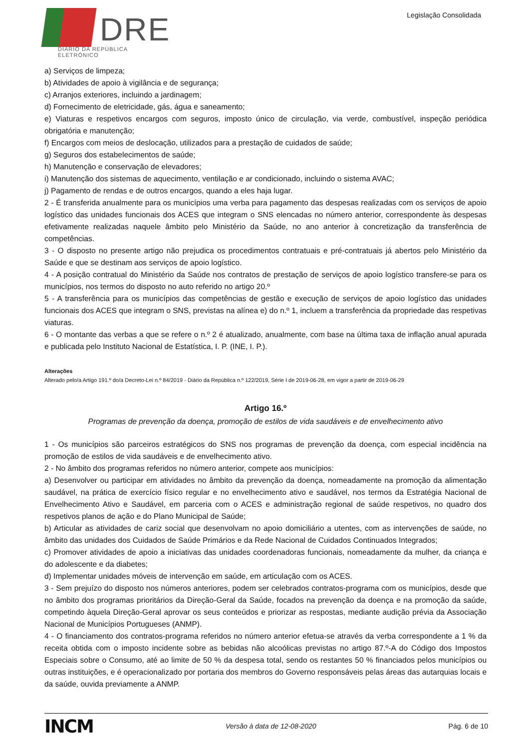DRE
DIÁRIO DA REPÚBLICA ELETRÓNICO
Legislação Consolidada
a) Serviços de limpeza;
b) Atividades de apoio à vigilância e de segurança;
c) Arranjos exteriores, incluindo a jardinagem;
d) Fornecimento de eletricidade, gás, água e saneamento;
e) Viaturas e respetivos encargos com seguros, imposto único de circulação, via verde, combustível, inspeção periódica obrigatória e manutenção;
f) Encargos com meios de deslocação, utilizados para a prestação de cuidados de saúde;
g) Seguros dos estabelecimentos de saúde;
h) Manutenção e conservação de elevadores;
i) Manutenção dos sistemas de aquecimento, ventilação e ar condicionado, incluindo o sistema AVAC;
j) Pagamento de rendas e de outros encargos, quando a eles haja lugar.
2 - É transferida anualmente para os municípios uma verba para pagamento das despesas realizadas com os serviços de apoio logístico das unidades funcionais dos ACES que integram o SNS elencadas no número anterior, correspondente às despesas efetivamente realizadas naquele âmbito pelo Ministério da Saúde, no ano anterior à concretização da transferência de competências.
3 - O disposto no presente artigo não prejudica os procedimentos contratuais e pré-contratuais já abertos pelo Ministério da Saúde e que se destinam aos serviços de apoio logístico.
4 - A posição contratual do Ministério da Saúde nos contratos de prestação de serviços de apoio logístico transfere-se para os municípios, nos termos do disposto no auto referido no artigo 20.º
5 - A transferência para os municípios das competências de gestão e execução de serviços de apoio logístico das unidades funcionais dos ACES que integram o SNS, previstas na alínea e) do n.º 1, incluem a transferência da propriedade das respetivas viaturas.
6 - O montante das verbas a que se refere o n.º 2 é atualizado, anualmente, com base na última taxa de inflação anual apurada e publicada pelo Instituto Nacional de Estatística, I. P. (INE, I. P.).
Alterações
Alterado pelo/a Artigo 191.º do/a Decreto-Lei n.º 84/2019 - Diário da República n.º 122/2019, Série I de 2019-06-28, em vigor a partir de 2019-06-29
Artigo 16.º
Programas de prevenção da doença, promoção de estilos de vida saudáveis e de envelhecimento ativo
1 - Os municípios são parceiros estratégicos do SNS nos programas de prevenção da doença, com especial incidência na promoção de estilos de vida saudáveis e de envelhecimento ativo.
2 - No âmbito dos programas referidos no número anterior, compete aos municípios:
a) Desenvolver ou participar em atividades no âmbito da prevenção da doença, nomeadamente na promoção da alimentação saudável, na prática de exercício físico regular e no envelhecimento ativo e saudável, nos termos da Estratégia Nacional de Envelhecimento Ativo e Saudável, em parceria com o ACES e administração regional de saúde respetivos, no quadro dos respetivos planos de ação e do Plano Municipal de Saúde;
b) Articular as atividades de cariz social que desenvolvam no apoio domiciliário a utentes, com as intervenções de saúde, no âmbito das unidades dos Cuidados de Saúde Primários e da Rede Nacional de Cuidados Continuados Integrados;
c) Promover atividades de apoio a iniciativas das unidades coordenadoras funcionais, nomeadamente da mulher, da criança e do adolescente e da diabetes;
d) Implementar unidades móveis de intervenção em saúde, em articulação com os ACES.
3 - Sem prejuízo do disposto nos números anteriores, podem ser celebrados contratos-programa com os municípios, desde que no âmbito dos programas prioritários da Direção-Geral da Saúde, focados na prevenção da doença e na promoção da saúde, competindo àquela Direção-Geral aprovar os seus conteúdos e priorizar as respostas, mediante audição prévia da Associação Nacional de Municípios Portugueses (ANMP).
4 - O financiamento dos contratos-programa referidos no número anterior efetua-se através da verba correspondente a 1 % da receita obtida com o imposto incidente sobre as bebidas não alcoólicas previstas no artigo 87.º-A do Código dos Impostos Especiais sobre o Consumo, até ao limite de 50 % da despesa total, sendo os restantes 50 % financiados pelos municípios ou outras instituições, e é operacionalizado por portaria dos membros do Governo responsáveis pelas áreas das autarquias locais e da saúde, ouvida previamente a ANMP.
INCM Versão à data de 12-08-2020 Pág. 6 de 10